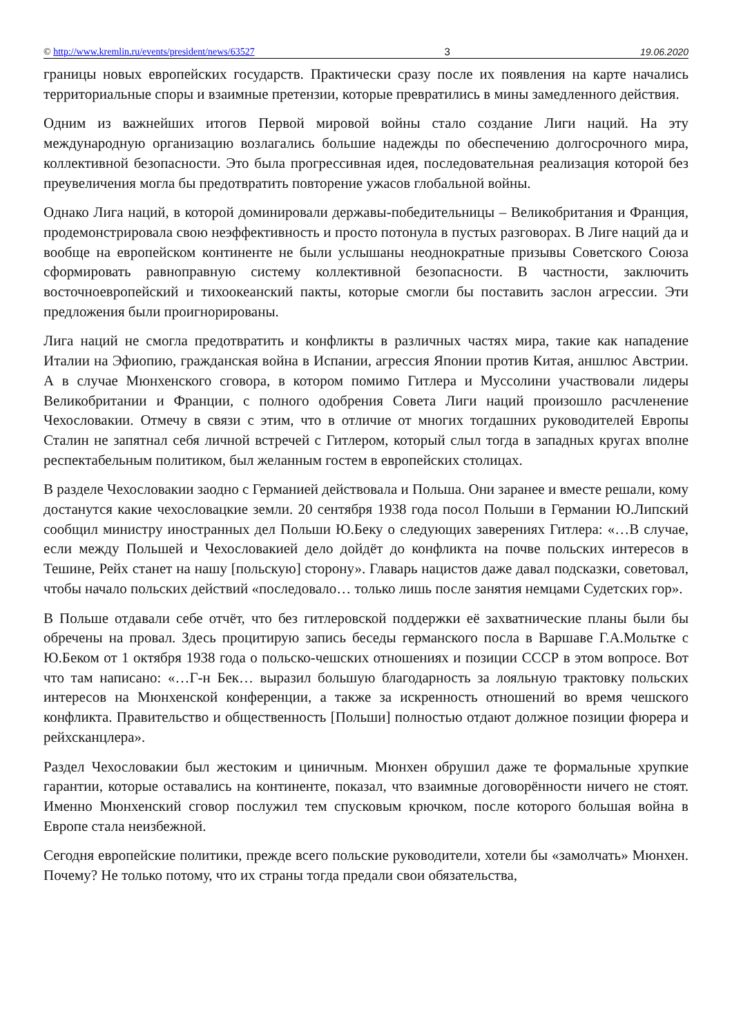© http://www.kremlin.ru/events/president/news/63527 3 19.06.2020
границы новых европейских государств. Практически сразу после их появления на карте начались территориальные споры и взаимные претензии, которые превратились в мины замедленного действия.
Одним из важнейших итогов Первой мировой войны стало создание Лиги наций. На эту международную организацию возлагались большие надежды по обеспечению долгосрочного мира, коллективной безопасности. Это была прогрессивная идея, последовательная реализация которой без преувеличения могла бы предотвратить повторение ужасов глобальной войны.
Однако Лига наций, в которой доминировали державы-победительницы – Великобритания и Франция, продемонстрировала свою неэффективность и просто потонула в пустых разговорах. В Лиге наций да и вообще на европейском континенте не были услышаны неоднократные призывы Советского Союза сформировать равноправную систему коллективной безопасности. В частности, заключить восточноевропейский и тихоокеанский пакты, которые смогли бы поставить заслон агрессии. Эти предложения были проигнорированы.
Лига наций не смогла предотвратить и конфликты в различных частях мира, такие как нападение Италии на Эфиопию, гражданская война в Испании, агрессия Японии против Китая, аншлюс Австрии. А в случае Мюнхенского сговора, в котором помимо Гитлера и Муссолини участвовали лидеры Великобритании и Франции, с полного одобрения Совета Лиги наций произошло расчленение Чехословакии. Отмечу в связи с этим, что в отличие от многих тогдашних руководителей Европы Сталин не запятнал себя личной встречей с Гитлером, который слыл тогда в западных кругах вполне респектабельным политиком, был желанным гостем в европейских столицах.
В разделе Чехословакии заодно с Германией действовала и Польша. Они заранее и вместе решали, кому достанутся какие чехословацкие земли. 20 сентября 1938 года посол Польши в Германии Ю.Липский сообщил министру иностранных дел Польши Ю.Беку о следующих заверениях Гитлера: «…В случае, если между Польшей и Чехословакией дело дойдёт до конфликта на почве польских интересов в Тешине, Рейх станет на нашу [польскую] сторону». Главарь нацистов даже давал подсказки, советовал, чтобы начало польских действий «последовало… только лишь после занятия немцами Судетских гор».
В Польше отдавали себе отчёт, что без гитлеровской поддержки её захватнические планы были бы обречены на провал. Здесь процитирую запись беседы германского посла в Варшаве Г.А.Мольтке с Ю.Беком от 1 октября 1938 года о польско-чешских отношениях и позиции СССР в этом вопросе. Вот что там написано: «…Г-н Бек… выразил большую благодарность за лояльную трактовку польских интересов на Мюнхенской конференции, а также за искренность отношений во время чешского конфликта. Правительство и общественность [Польши] полностью отдают должное позиции фюрера и рейхсканцлера».
Раздел Чехословакии был жестоким и циничным. Мюнхен обрушил даже те формальные хрупкие гарантии, которые оставались на континенте, показал, что взаимные договорённости ничего не стоят. Именно Мюнхенский сговор послужил тем спусковым крючком, после которого большая война в Европе стала неизбежной.
Сегодня европейские политики, прежде всего польские руководители, хотели бы «замолчать» Мюнхен. Почему? Не только потому, что их страны тогда предали свои обязательства,